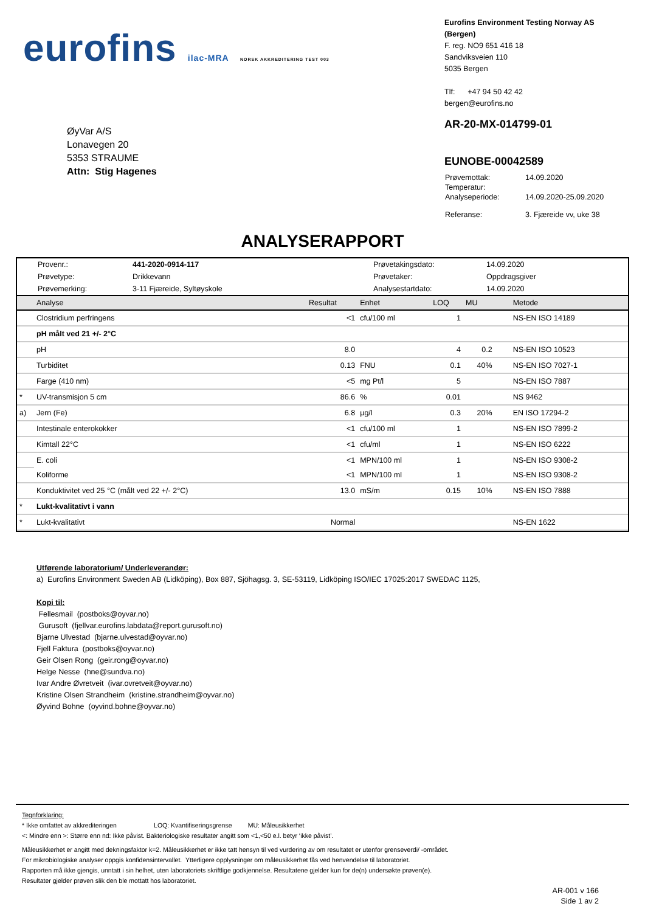eurofins ilac-MRA NORSK AKKREDITERING TEST 003
Eurofins Environment Testing Norway AS (Bergen)
F. reg. NO9 651 416 18
Sandviksveien 110
5035 Bergen
Tlf: +47 94 50 42 42
bergen@eurofins.no
ØyVar A/S
Lonavegen 20
5353 STRAUME
Attn: Stig Hagenes
AR-20-MX-014799-01
EUNOBE-00042589
| Prøvemottak: | 14.09.2020 |
| Temperatur: | |
| Analyseperiode: | 14.09.2020-25.09.2020 |
| Referanse: | 3. Fjæreide vv, uke 38 |
ANALYSERAPPORT
| Provenr.: | 441-2020-0914-117 | Prøvetakingsdato: | 14.09.2020 |
| Prøvetype: | Drikkevann | Prøvetaker: | Oppdragsgiver |
| Prøvemerking: | 3-11 Fjæreide, Syltøyskole | Analysestartdato: | 14.09.2020 |
| | Analyse | Resultat | Enhet | LOQ | MU | Metode |
| --- | --- | --- | --- | --- | --- | --- |
| | Clostridium perfringens | <1 | cfu/100 ml | 1 | | NS-EN ISO 14189 |
| | pH målt ved 21 +/- 2°C | | | | | |
| | pH | 8.0 | | 4 | 0.2 | NS-EN ISO 10523 |
| | Turbiditet | 0.13 | FNU | 0.1 | 40% | NS-EN ISO 7027-1 |
| | Farge (410 nm) | <5 | mg Pt/l | 5 | | NS-EN ISO 7887 |
| * | UV-transmisjon 5 cm | 86.6 | % | 0.01 | | NS 9462 |
| a) | Jern (Fe) | 6.8 | µg/l | 0.3 | 20% | EN ISO 17294-2 |
| | Intestinale enterokokker | <1 | cfu/100 ml | 1 | | NS-EN ISO 7899-2 |
| | Kimtall 22°C | <1 | cfu/ml | 1 | | NS-EN ISO 6222 |
| | E. coli | <1 | MPN/100 ml | 1 | | NS-EN ISO 9308-2 |
| | Koliforme | <1 | MPN/100 ml | 1 | | NS-EN ISO 9308-2 |
| | Konduktivitet ved 25 °C (målt ved 22 +/- 2°C) | 13.0 | mS/m | 0.15 | 10% | NS-EN ISO 7888 |
| * | Lukt-kvalitativt i vann | | | | | |
| * | Lukt-kvalitativt | Normal | | | | NS-EN 1622 |
Utførende laboratorium/ Underleverandør:
a) Eurofins Environment Sweden AB (Lidköping), Box 887, Sjöhagsg. 3, SE-53119, Lidköping ISO/IEC 17025:2017 SWEDAC 1125,
Kopi til:
Fellesmail (postboks@oyvar.no)
Gurusoft (fjellvar.eurofins.labdata@report.gurusoft.no)
Bjarne Ulvestad (bjarne.ulvestad@oyvar.no)
Fjell Faktura (postboks@oyvar.no)
Geir Olsen Rong (geir.rong@oyvar.no)
Helge Nesse (hne@sundva.no)
Ivar Andre Øvretveit (ivar.ovretveit@oyvar.no)
Kristine Olsen Strandheim (kristine.strandheim@oyvar.no)
Øyvind Bohne (oyvind.bohne@oyvar.no)
Tegnforklaring:
* Ikke omfattet av akkrediteringen LOQ: Kvantifiseringsgrense MU: Måleusikkerhet
<: Mindre enn >: Større enn nd: Ikke påvist. Bakteriologiske resultater angitt som <1,<50 e.l. betyr ‘ikke påvist’.
Måleusikkerhet er angitt med dekningsfaktor k=2. Måleusikkerhet er ikke tatt hensyn til ved vurdering av om resultatet er utenfor grenseverdi/ -området.
For mikrobiologiske analyser oppgis konfidensintervallet. Ytterligere opplysninger om måleusikkerhet fås ved henvendelse til laboratoriet.
Rapporten må ikke gjengis, unntatt i sin helhet, uten laboratoriets skriftlige godkjennelse. Resultatene gjelder kun for de(n) undersøkte prøven(e).
Resultater gjelder prøven slik den ble mottatt hos laboratoriet.
AR-001 v 166
Side 1 av 2